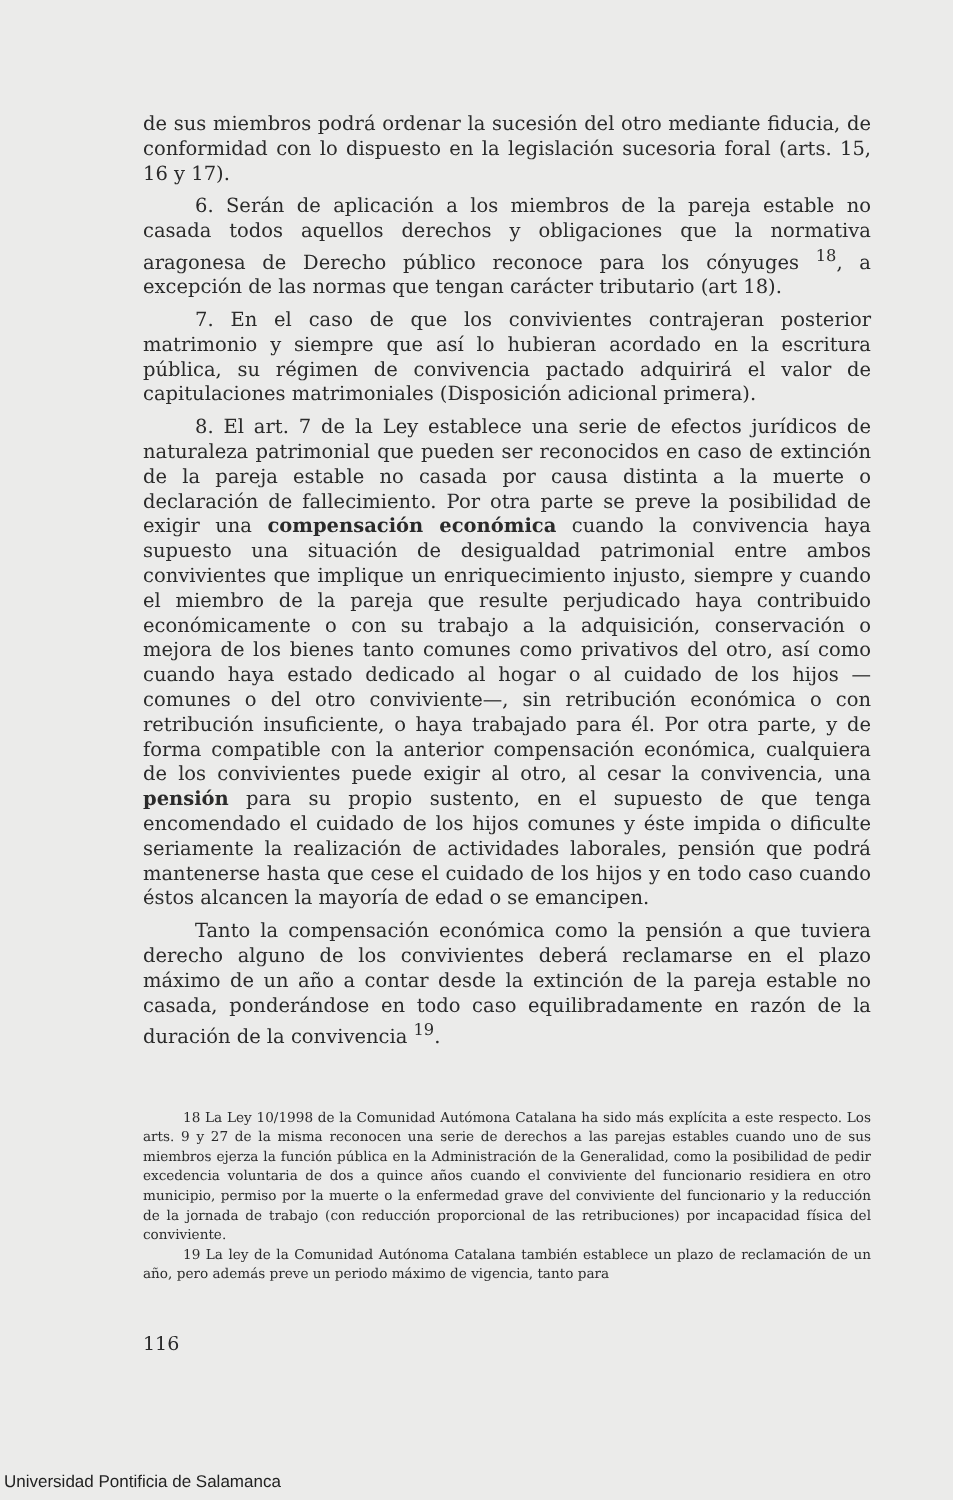de sus miembros podrá ordenar la sucesión del otro mediante fiducia, de conformidad con lo dispuesto en la legislación sucesoria foral (arts. 15, 16 y 17).
6. Serán de aplicación a los miembros de la pareja estable no casada todos aquellos derechos y obligaciones que la normativa aragonesa de Derecho público reconoce para los cónyuges <sup>18</sup>, a excepción de las normas que tengan carácter tributario (art 18).
7. En el caso de que los convivientes contrajeran posterior matrimonio y siempre que así lo hubieran acordado en la escritura pública, su régimen de convivencia pactado adquirirá el valor de capitulaciones matrimoniales (Disposición adicional primera).
8. El art. 7 de la Ley establece una serie de efectos jurídicos de naturaleza patrimonial que pueden ser reconocidos en caso de extinción de la pareja estable no casada por causa distinta a la muerte o declaración de fallecimiento. Por otra parte se preve la posibilidad de exigir una compensación económica cuando la convivencia haya supuesto una situación de desigualdad patrimonial entre ambos convivientes que implique un enriquecimiento injusto, siempre y cuando el miembro de la pareja que resulte perjudicado haya contribuido económicamente o con su trabajo a la adquisición, conservación o mejora de los bienes tanto comunes como privativos del otro, así como cuando haya estado dedicado al hogar o al cuidado de los hijos —comunes o del otro conviviente—, sin retribución económica o con retribución insuficiente, o haya trabajado para él. Por otra parte, y de forma compatible con la anterior compensación económica, cualquiera de los convivientes puede exigir al otro, al cesar la convivencia, una pensión para su propio sustento, en el supuesto de que tenga encomendado el cuidado de los hijos comunes y éste impida o dificulte seriamente la realización de actividades laborales, pensión que podrá mantenerse hasta que cese el cuidado de los hijos y en todo caso cuando éstos alcancen la mayoría de edad o se emancipen.
Tanto la compensación económica como la pensión a que tuviera derecho alguno de los convivientes deberá reclamarse en el plazo máximo de un año a contar desde la extinción de la pareja estable no casada, ponderándose en todo caso equilibradamente en razón de la duración de la convivencia <sup>19</sup>.
18 La Ley 10/1998 de la Comunidad Autómona Catalana ha sido más explícita a este respecto. Los arts. 9 y 27 de la misma reconocen una serie de derechos a las parejas estables cuando uno de sus miembros ejerza la función pública en la Administración de la Generalidad, como la posibilidad de pedir excedencia voluntaria de dos a quince años cuando el conviviente del funcionario residiera en otro municipio, permiso por la muerte o la enfermedad grave del conviviente del funcionario y la reducción de la jornada de trabajo (con reducción proporcional de las retribuciones) por incapacidad física del conviviente.
19 La ley de la Comunidad Autónoma Catalana también establece un plazo de reclamación de un año, pero además preve un periodo máximo de vigencia, tanto para
116
Universidad Pontificia de Salamanca